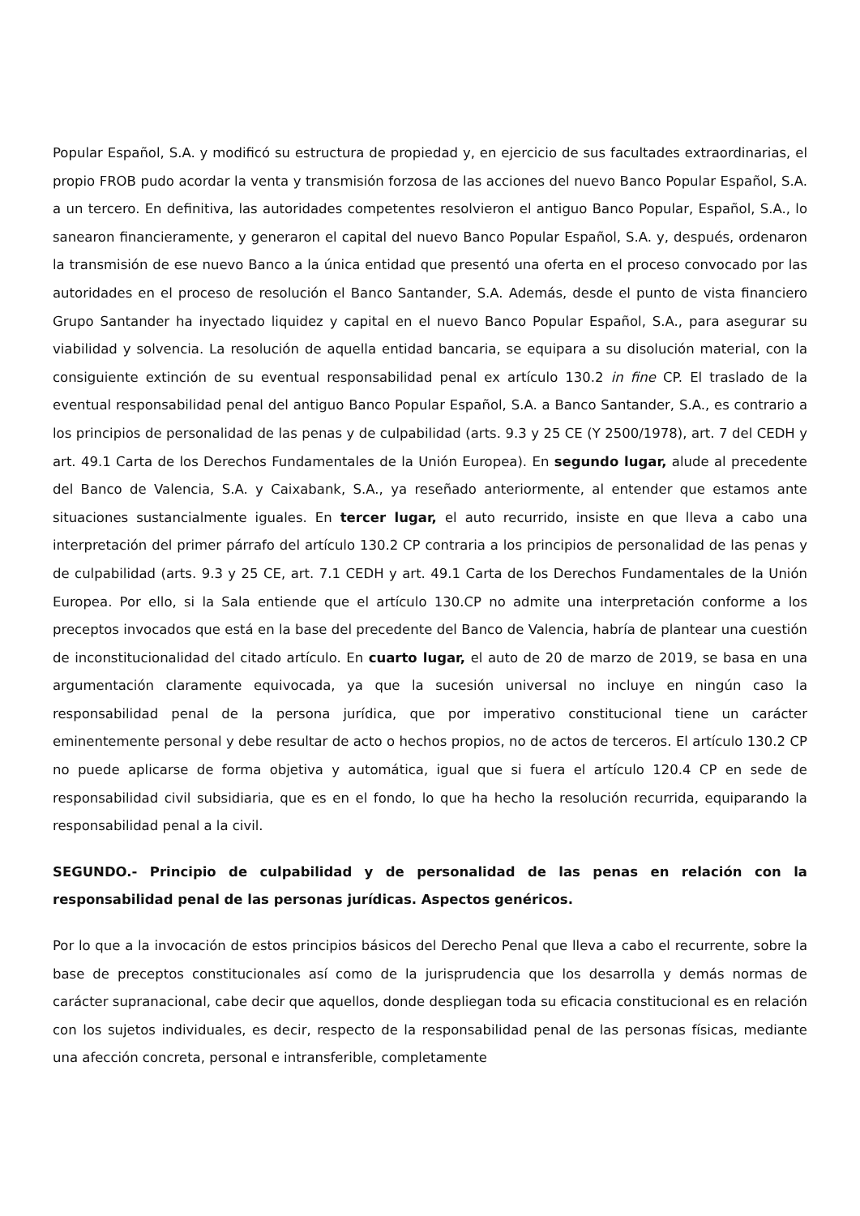Popular Español, S.A. y modificó su estructura de propiedad y, en ejercicio de sus facultades extraordinarias, el propio FROB pudo acordar la venta y transmisión forzosa de las acciones del nuevo Banco Popular Español, S.A. a un tercero. En definitiva, las autoridades competentes resolvieron el antiguo Banco Popular, Español, S.A., lo sanearon financieramente, y generaron el capital del nuevo Banco Popular Español, S.A. y, después, ordenaron la transmisión de ese nuevo Banco a la única entidad que presentó una oferta en el proceso convocado por las autoridades en el proceso de resolución el Banco Santander, S.A. Además, desde el punto de vista financiero Grupo Santander ha inyectado liquidez y capital en el nuevo Banco Popular Español, S.A., para asegurar su viabilidad y solvencia. La resolución de aquella entidad bancaria, se equipara a su disolución material, con la consiguiente extinción de su eventual responsabilidad penal ex artículo 130.2 in fine CP. El traslado de la eventual responsabilidad penal del antiguo Banco Popular Español, S.A. a Banco Santander, S.A., es contrario a los principios de personalidad de las penas y de culpabilidad (arts. 9.3 y 25 CE (Y 2500/1978), art. 7 del CEDH y art. 49.1 Carta de los Derechos Fundamentales de la Unión Europea). En segundo lugar, alude al precedente del Banco de Valencia, S.A. y Caixabank, S.A., ya reseñado anteriormente, al entender que estamos ante situaciones sustancialmente iguales. En tercer lugar, el auto recurrido, insiste en que lleva a cabo una interpretación del primer párrafo del artículo 130.2 CP contraria a los principios de personalidad de las penas y de culpabilidad (arts. 9.3 y 25 CE, art. 7.1 CEDH y art. 49.1 Carta de los Derechos Fundamentales de la Unión Europea. Por ello, si la Sala entiende que el artículo 130.CP no admite una interpretación conforme a los preceptos invocados que está en la base del precedente del Banco de Valencia, habría de plantear una cuestión de inconstitucionalidad del citado artículo. En cuarto lugar, el auto de 20 de marzo de 2019, se basa en una argumentación claramente equivocada, ya que la sucesión universal no incluye en ningún caso la responsabilidad penal de la persona jurídica, que por imperativo constitucional tiene un carácter eminentemente personal y debe resultar de acto o hechos propios, no de actos de terceros. El artículo 130.2 CP no puede aplicarse de forma objetiva y automática, igual que si fuera el artículo 120.4 CP en sede de responsabilidad civil subsidiaria, que es en el fondo, lo que ha hecho la resolución recurrida, equiparando la responsabilidad penal a la civil.
SEGUNDO.- Principio de culpabilidad y de personalidad de las penas en relación con la responsabilidad penal de las personas jurídicas. Aspectos genéricos.
Por lo que a la invocación de estos principios básicos del Derecho Penal que lleva a cabo el recurrente, sobre la base de preceptos constitucionales así como de la jurisprudencia que los desarrolla y demás normas de carácter supranacional, cabe decir que aquellos, donde despliegan toda su eficacia constitucional es en relación con los sujetos individuales, es decir, respecto de la responsabilidad penal de las personas físicas, mediante una afección concreta, personal e intransferible, completamente